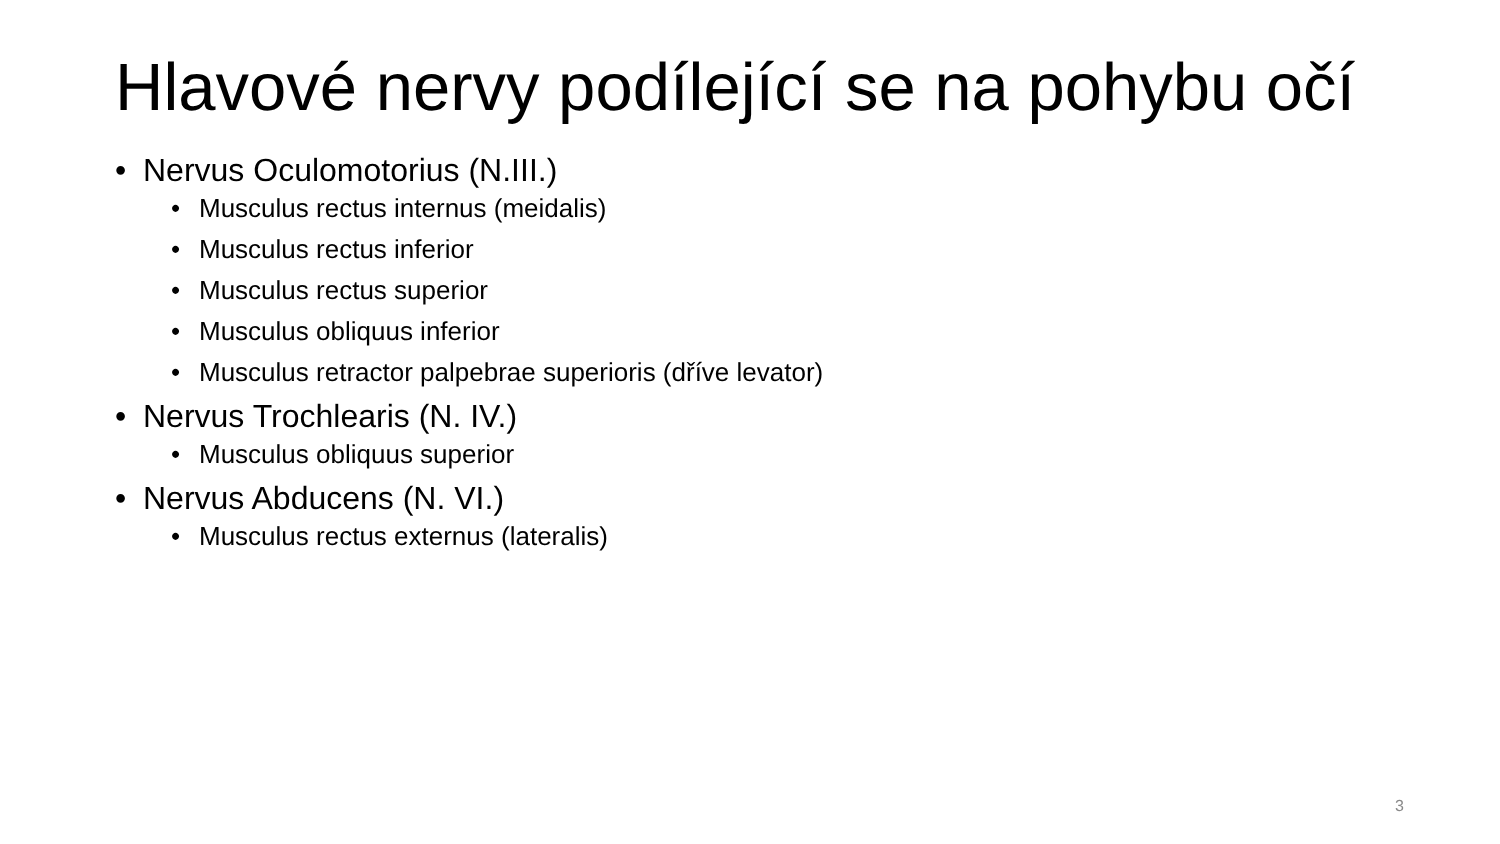Hlavové nervy podílející se na pohybu očí
• Nervus Oculomotorius (N.III.)
• Musculus rectus internus (meidalis)
• Musculus rectus inferior
• Musculus rectus superior
• Musculus obliquus inferior
• Musculus retractor palpebrae superioris (dříve levator)
• Nervus Trochlearis (N. IV.)
• Musculus obliquus superior
• Nervus Abducens (N. VI.)
• Musculus rectus externus (lateralis)
3